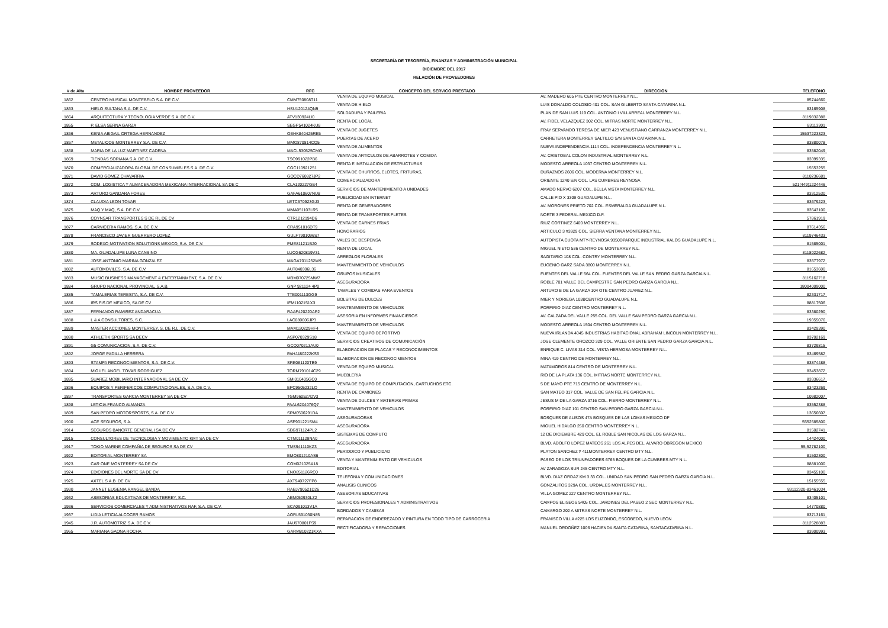SECRETARÍA DE TESORERÍA, FINANZAS Y ADMINISTRACIÓN MUNICIPAL
DICIEMBRE DEL 2017
RELACIÓN DE PROVEEDORES
| # de Alta | NOMBRE PROVEEDOR | RFC | CONCEPTO DEL SERVICO PRESTADO | DIRECCION | TELEFONO |
| --- | --- | --- | --- | --- | --- |
| 1862 | CENTRO MUSICAL MONTEBELO S.A. DE C.V. | CMM750808T11 | VENTA DE EQUIPO MUSICAL | AV. MADERO 605 PTE CENTRO MONTERREY N.L. | 85744660 |
| 1863 | HIELO SULTANA S.A. DE C.V. | HSU120124QN9 | VENTA DE HIELO | LUIS DONALDO COLOSIO 401 COL. SAN GILBERTO SANTA CATARINA N.L. | 83165908 |
| 1864 | ARQUITECTURA Y TECNOLOGIA VERDE S.A. DE C.V. | ATV130924LI0 | SOLDADURA Y PAILERIA | PLAN DE SAN LUIS 119 COL. ANTONIO I VILLARREAL MONTERREY N.L. | 8119832388 |
| 1865 | P. ELSA SERNA GARZA | SEGP541024KU8 | RENTA DE LOCAL | AV. FIDEL VELAZQUEZ 302 COL. MITRAS NORTE MONTERREY N.L. | 83113301 |
| 1866 | KENIA ABIGAIL ORTEGA HERNANDEZ | OEHK840425RE5 | VENTA DE JUGETES | FRAY SERVANDO TERESA DE MIER 423 VENUSTIANO CARRANZA MONTERREY N.L. | 15537223323 |
| 1867 | METALICOS MONTERREY S.A. DE C.V. | MMO870814CQ5 | PUERTAS DE ACERO | CARRETERA MONTERREY SALTILLO S/N SANTA CATARINA N.L. | 83880078 |
| 1868 | MARIA DE LA LUZ MARTINEZ CADENA | MACL530525CMO | VENTA DE ALIMENTOS | NUEVA INDEPENDENCIA 1114 COL. INDEPENDENCIA MONTERREY N.L. | 83582049 |
| 1869 | TIENDAS SORIANA S.A. DE C.V. | TSO991022PB6 | VENTA DE ARTICULOS DE ABARROTES Y COMIDA | AV. CRISTOBAL COLON INDUSTRIAL MONTERREY N.L. | 83399335 |
| 1870 | COMERCIALIZADORA GLOBAL DE CONSUMIBLES S.A. DE C.V. | CGC110921251 | RENTA E INSTALACION DE ESTRUCTURAS | MODESTO ARREOLA 1037 CENTRO MONTERREY N.L. | 15553255 |
| 1871 | DAVID GOMEZ CHAVARRIA | GOCD760827JP2 | VENTA DE CHURROS, ELOTES, FRITURAS, | DURAZNOS 2606 COL. MODERNA MONTERREY N.L. | 8110236681 |
| 1872 | COM, LOGISTICA Y ALMACENADORA MEXICANA INTERNACIONAL SA DE C | CLA120227GE4 | COMERCIALIZADORA | ORIENTE 1240 S/N COL. LAS CUMBRES REYNOSA | 521(449)1224446 |
| 1873 | ARTURO GANDARA FORES | GAFA610607NU8 | SERVICIOS DE MANTENIMIENTO A UNIDADES | AMADO NERVO 6207 COL. BELLA VISTA MONTERREY N.L. | 83312530 |
| 1874 | CLAUDIA LEON TOVAR | LETC670923GJ3 | PUBLICIDAD EN INTERNET | CALLE PIO X 3309 GUADALUPE N.L. | 83679223 |
| 1875 | MAQ Y MAQ, S.A. DE C.V. | MMA051103LR5 | RENTA DE GENERADORES | AV. MORONES PRIETO 702 COL. ESMERALDA GUADALUPE N.L. | 83543100 |
| 1876 | COYNSAR TRANSPORTES S DE RL DE CV | CTR1212194D6 | RENTA DE TRANSPORTES FLETES | NORTE 3 FEDERAL MEXICO D.F. | 57861919 |
| 1877 | CARNICERIA RAMOS, S.A. DE C.V. | CRA951016DT9 | VENTA DE CARNES FRIAS | RIUZ CORTINEZ 6400 MONTERREY N.L. | 87614356 |
| 1878 | FRANCISCO JAVIER GUERRERO LOPEZ | GULF7901096S7 | HONORARIOS | ARTICULO 3 #3929 COL. SIERRA VENTANA MONTERREY N.L. | 8119746433 |
| 1879 | SODEXO MOTIVATION SOLUTIONS MEXICO, S.A. DE C.V. | PME811211B20 | VALES DE DESPENSA | AUTOPISTA CUOTA MTY-REYNOSA 9350DPARQUE INDUSTRIAL KALOS GUADALUPE N.L. | 81585001 |
| 1880 | MA. GUADALUPE LUNA CANSINO | LUCG620819V31 | RENTA DE LOCAL | MIGUEL NIETO 536 CENTRO DE MONTERREY N.L. | 8118022682 |
| 1881 | JOSE ANTONIO MARINA GONZALEZ | MAGA7011252W9 | ARREGLOS FLORALES | SAGITARIO 108 COL. CONTRY MONTERREY N.L. | 83577972 |
| 1882 | AUTOMOVILES, S.A. DE C.V. | AUT840306L36 | MANTENIMIENTO DE VEHICULOS | EUGENIO GARZ SADA 3800 MONTERREY N.L. | 81653600 |
| 1883 | MUSIC BUSINESS MANAGEMENT & ENTERTAINMENT, S.A. DE C.V. | MBM070725MW7 | GRUPOS MUSICALES | FUENTES DEL VALLE 564 COL. FUENTES DEL VALLE SAN PEDRO GARZA GARCIA N.L. | 8115162718 |
| 1884 | GRUPO NACIONAL PROVINCIAL, S.A.B. | GNP 921124 4P0 | ASEGURADORA | ROBLE 701 VALLE DEL CAMPESTRE SAN PEDRO GARZA GARCIA N.L. | 18004009000 |
| 1885 | TAMALERIAS TERESITA, S.A. DE C.V. | TTE001113GG9 | TAMALES Y COMIDAS PARA EVENTOS | ARTURO B DE LA GARZA 104 OTE CENTRO JUAREZ N.L. | 82331717 |
| 1886 | IRS FIS DE MEXICO, SA DE CV | IFM1102151X3 | BOLSITAS DE DULCES | MIER Y NORIEGA 103BCENTRO GUADALUPE N.L. | 88817506 |
| 1887 | FERNANDO RAMIREZ ANDARACUA | RAAF420220AP2 | MANTENIMIENTO DE VEHICULOS | PORFIRIO DIAZ CENTRO MONTERREY N.L. | 83380290 |
| 1888 | L & A CONSULTORES, S.C. | LAC080606JP3 | ASESORIA EN INFORMES FINANCIEROS | AV. CALZADA DEL VALLE 255 COL. DEL VALLE SAN PEDRO GARZA GARCIA N.L. | 19355076 |
| 1889 | MASTER ACCIONES MONTERREY, S. DE R.L. DE C.V. | MAM120229HF4 | MANTENIMIENTO DE VEHICULOS | MODESTO ARREOLA 1504 CENTRO MONTERREY N.L. | 83429390 |
| 1890 | ATHLETIK SPORTS SA DECV | ASP070329S18 | VENTA DE EQUIPO DEPORTIVO | NUEVA IRLANDA 4045 INDUSTRIAS HABITACIONAL ABRAHAM LINCOLN MONTERREY N.L. | 83702169 |
| 1891 | G5 COMUNICACION, S.A. DE C.V. | GCO070213AU0 | SERVICIOS CREATIVOS DE COMUNICACIÓN | JOSE CLEMENTE OROZCO 329 COL. VALLE ORIENTE SAN PEDRO GARZA GARCIA N.L. | 83729815 |
| 1892 | JORGE PADILLA HERRERA | PAHJ480222KS6 | ELABORACION DE PLACAS Y RECONOCIMIENTOS | ENRIQUE C. LIVAS 314 COL. VISTA HERMOSA MONTERREY N.L. | 83469582 |
| 1893 | STAMPA RECONOCIMIENTOS, S.A. DE C.V. | SRE081120TB9 | ELABORACION DE RECONOCIMIENTOS | MINA 419 CENTRO DE MONTERREY N.L. | 83874488 |
| 1894 | MIGUEL ANGEL TOVAR RODRIGUEZ | TORM791014C29 | VENTA DE EQUIPO MUSICAL | MATAMOROS 814 CENTRO DE MONTERREY N.L. | 83453872 |
| 1895 | SUAREZ MOBILIARIO INTERNACIONAL SA DE CV | SMI010405GC0 | MUEBLERIA | RIO DE LA PLATA 136 COL. MITRAS NORTE MONTERREY N.L. | 83336617 |
| 1896 | EQUIPOS Y PERIFERICOS COMPUTACIONALES, S.A. DE C.V. | EPC9505232LO | VENTA DE EQUIPO DE COMPUTACION, CARTUCHOS ETC. | 5 DE MAYO PTE 715 CENTRO DE MONTERREY N.L. | 83423269 |
| 1897 | TRANSPORTES GARCIA MONTERREY SA DE CV | TGM960527DV3 | RENTA DE CAMIONES | SAN MATEO 317 COL. VALLE DE SAN FELIPE GARCIA N.L. | 10982007 |
| 1898 | LETICIA FRANCO ALMANZA | FAAL6204076Q7 | VENTA DE DULCES Y MATERIAS PRIMAS | JESUS M DE LA GARZA 3716 COL. FIERRO MONTERREY N.L. | 83552388 |
| 1899 | SAN PEDRO MOTORSPORTS, S.A. DE C.V. | SPM0506291DA | MANTENIMIENTO DE VEHICULOS | PORFIRIO DIAZ 101 CENTRO SAN PEDRO GARZA GARCIA N.L. | 13656607 |
| 1900 | ACE SEGUROS, S.A. | ASE901221SM4 | ASEGURADORAS | BOSQUES DE ALISOS 47A BOSQUES DE LAS LOMAS MEXICO DF | 5552585800 |
| 1914 | SEGUROS BANORTE GENERALI SA DE CV | SBG971124PL2 | ASEGURADORA | MIGUEL HIDALGO 250 CENTRO MONTERREY N.L. | 81502741 |
| 1915 | CONSULTORES DE TECNOLOGIA Y MOVIMIENTO KMT SA DE CV | CTM011129NA0 | SISTEMAS DE COMPUTO | 12 DE DICIEMBRE 429 COL. EL ROBLE SAN NICOLAS DE LOS GARZA N.L. | 14424000 |
| 1917 | TOKIO MARINE COMPAÑIA DE SEGUROS SA DE CV | TMS941110KZ3 | ASEGURADORA | BLVD. ADOLFO LOPEZ MATEOS 261 LOS ALPES DEL. ALVARO OBREGON MEXICO | 55-52782100 |
| 1922 | EDITORIAL MONTERREY SA | EMO801210AS6 | PERIODICO Y PUBLICIDAD | PLATON SANCHEZ # 411MONTERREY CENTRO MTY N.L. | 81502300 |
| 1923 | CAR ONE MONTERREY SA DE CV | COM021025A18 | VENTA Y MANTENIMIENTO DE VEHICULOS | PASEO DE LOS TRIUNFADORES 6765 BOQUES DE LA CUMBRES MTY N.L. | 88881000 |
| 1924 | EDICIONES DEL NORTE SA DE CV | ENO851126RC0 | EDITORIAL | AV ZARAGOZA SUR 245 CENTRO MTY N.L. | 83455100 |
| 1925 | AXTEL S.A.B. DE CV | AXT940727FP8 | TELEFONIA Y COMUNICACIONES | BLVD. DIAZ ORDAZ KM 3.33 COL. UNIDAD SAN PEDRO SAN PEDRO GARZA GARCIA N.L. | 15155555 |
| 1930 | JANNET EUGENIA RANGEL BANDA | RABJ790521D26 | ANALISIS CLINICOS | GONZALITOS 329A COL. URDIALES MONTERREY N.L. | 83112320-83461034 |
| 1932 | ASESORIAS EDUCATIVAS DE MONTERREY, S.C. | AEM050930LZ2 | ASESORIAS EDUCATIVAS | VILLA GOMEZ 227 CENTRO MONTERREY N.L. | 83405101 |
| 1936 | SERVICIOS COMERCIALES Y ADMINISTRATIVOS RAF, S.A. DE C.V. | SCA091013V1A | SERVICIOS PROFESIONALES Y ADMINISTRATIVOS | CAMPOS ELISEOS 5405 COL. JARDINES DEL PASEO 2 SEC MONTERREY N.L. | 14770880 |
| 1937 | LIDIA LETICIA ALCOCER RAMOS | AORL591030N85 | BORDADOS Y CAMISAS | CAMARGO 202 A MITRAS NORTE MONTERREY N.L. | 83713161 |
| 1945 | J.R. AUTOMOTRIZ S.A. DE C.V. | JAU970801FS9 | REPARACION DE ENDEREZADO Y PINTURA EN TODO TIPO DE CARROCERIA | FRANISCO VILLA #225 LOS ELIZONDO, ESCOBEDO, NUEVO LEON | 8112528883 |
| 1965 | MARIANA GAONA ROCHA | GARM810221KXA | RECTIFICADORA Y REFACCIONES | MANUEL ORDOÑEZ 1006 HACIENDA SANTA CATARINA, SANTACATARINA N.L. | 83900993 |